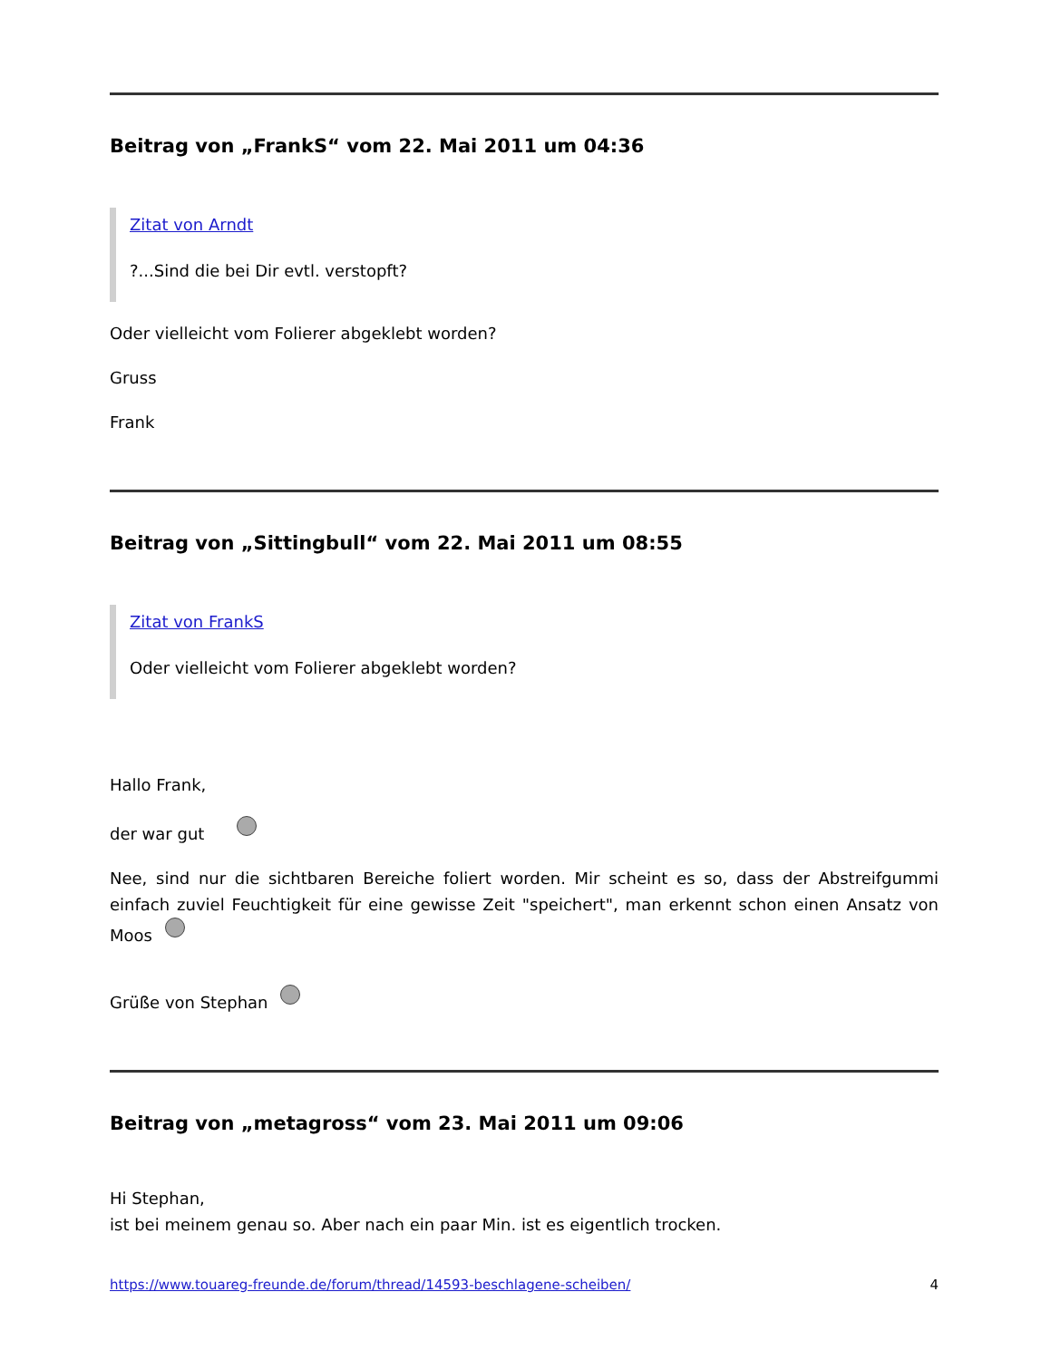Beitrag von „FrankS“ vom 22. Mai 2011 um 04:36
Zitat von Arndt
?...Sind die bei Dir evtl. verstopft?
Oder vielleicht vom Folierer abgeklebt worden?
Gruss
Frank
Beitrag von „Sittingbull“ vom 22. Mai 2011 um 08:55
Zitat von FrankS
Oder vielleicht vom Folierer abgeklebt worden?
Hallo Frank,
der war gut
Nee, sind nur die sichtbaren Bereiche foliert worden. Mir scheint es so, dass der Abstreifgummi einfach zuviel Feuchtigkeit für eine gewisse Zeit "speichert", man erkennt schon einen Ansatz von Moos
Grüße von Stephan
Beitrag von „metagross“ vom 23. Mai 2011 um 09:06
Hi Stephan,
ist bei meinem genau so. Aber nach ein paar Min. ist es eigentlich trocken.
https://www.touareg-freunde.de/forum/thread/14593-beschlagene-scheiben/ 4